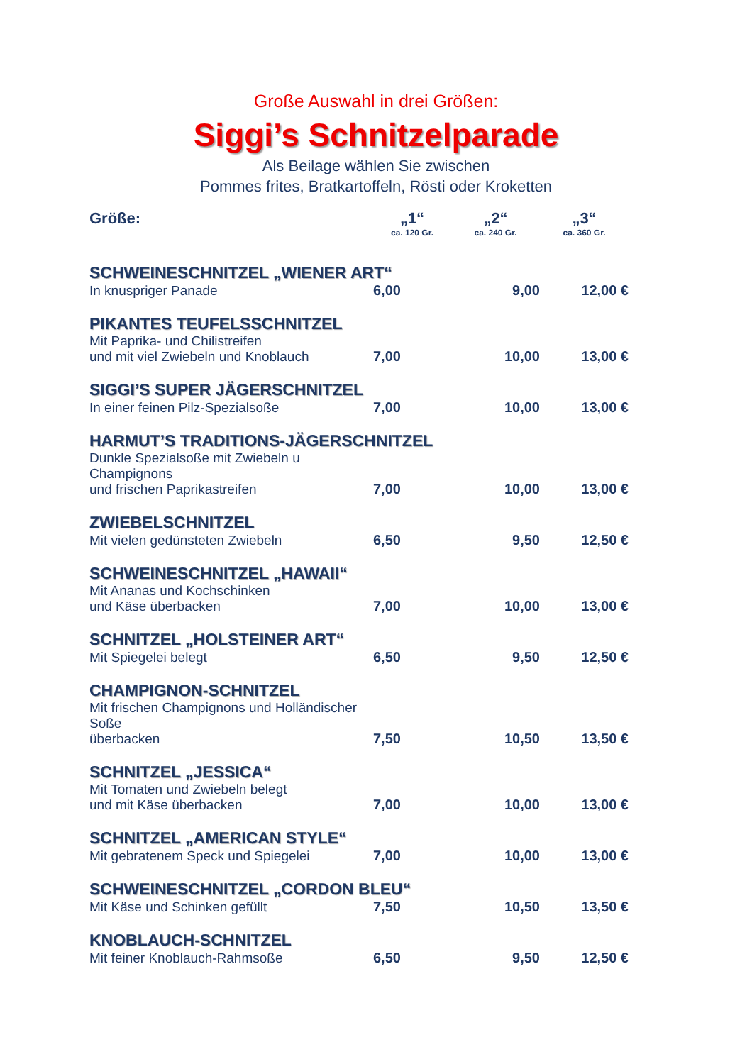Große Auswahl in drei Größen:
Siggi’s Schnitzelparade
Als Beilage wählen Sie zwischen
Pommes frites, Bratkartoffeln, Rösti oder Kroketten
| Größe: | „1“ ca. 120 Gr. | „2“ ca. 240 Gr. | „3“ ca. 360 Gr. |
| SCHWEINESCHNITZEL „WIENER ART“ | | | |
| In knuspriger Panade | 6,00 | 9,00 | 12,00 € |
| PIKANTES TEUFELSSCHNITZEL | | | |
| Mit Paprika- und Chilistreifen und mit viel Zwiebeln und Knoblauch | 7,00 | 10,00 | 13,00 € |
| SIGGI’S SUPER JÄGERSCHNITZEL | | | |
| In einer feinen Pilz-Spezialsoße | 7,00 | 10,00 | 13,00 € |
| HARMUT’S TRADITIONS-JÄGERSCHNITZEL | | | |
| Dunkle Spezialsoße mit Zwiebeln u Champignons und frischen Paprikastreifen | 7,00 | 10,00 | 13,00 € |
| ZWIEBELSCHNITZEL | | | |
| Mit vielen gedünsteten Zwiebeln | 6,50 | 9,50 | 12,50 € |
| SCHWEINESCHNITZEL „HAWAII“ | | | |
| Mit Ananas und Kochschinken und Käse überbacken | 7,00 | 10,00 | 13,00 € |
| SCHNITZEL „HOLSTEINER ART“ | | | |
| Mit Spiegelei belegt | 6,50 | 9,50 | 12,50 € |
| CHAMPIGNON-SCHNITZEL | | | |
| Mit frischen Champignons und Holländischer Soße überbacken | 7,50 | 10,50 | 13,50 € |
| SCHNITZEL „JESSICA“ | | | |
| Mit Tomaten und Zwiebeln belegt und mit Käse überbacken | 7,00 | 10,00 | 13,00 € |
| SCHNITZEL „AMERICAN STYLE“ | | | |
| Mit gebratenem Speck und Spiegelei | 7,00 | 10,00 | 13,00 € |
| SCHWEINESCHNITZEL „CORDON BLEU“ | | | |
| Mit Käse und Schinken gefüllt | 7,50 | 10,50 | 13,50 € |
| KNOBLAUCH-SCHNITZEL | | | |
| Mit feiner Knoblauch-Rahmsoße | 6,50 | 9,50 | 12,50 € |